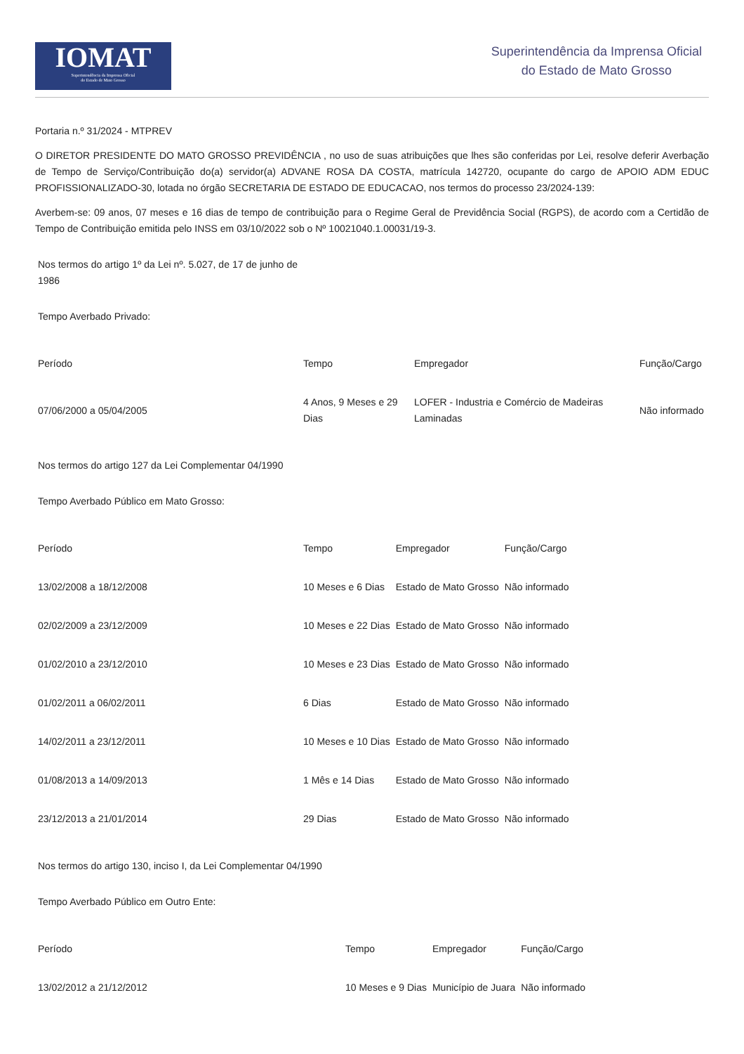IOMAT
Superintendência da Imprensa Oficial
do Estado de Mato Grosso
Superintendência da Imprensa Oficial
do Estado de Mato Grosso
Portaria n.º 31/2024 - MTPREV
O DIRETOR PRESIDENTE DO MATO GROSSO PREVIDÊNCIA , no uso de suas atribuições que lhes são conferidas por Lei, resolve deferir Averbação de Tempo de Serviço/Contribuição do(a) servidor(a) ADVANE ROSA DA COSTA, matrícula 142720, ocupante do cargo de APOIO ADM EDUC PROFISSIONALIZADO-30, lotada no órgão SECRETARIA DE ESTADO DE EDUCACAO, nos termos do processo 23/2024-139:
Averbem-se: 09 anos, 07 meses e 16 dias de tempo de contribuição para o Regime Geral de Previdência Social (RGPS), de acordo com a Certidão de Tempo de Contribuição emitida pelo INSS em 03/10/2022 sob o Nº 10021040.1.00031/19-3.
Nos termos do artigo 1º da Lei nº. 5.027, de 17 de junho de 1986
Tempo Averbado Privado:
| Período | Tempo | Empregador | Função/Cargo |
| --- | --- | --- | --- |
| 07/06/2000 a 05/04/2005 | 4 Anos, 9 Meses e 29 Dias | LOFER - Industria e Comércio de Madeiras Laminadas | Não informado |
Nos termos do artigo 127 da Lei Complementar 04/1990
Tempo Averbado Público em Mato Grosso:
| Período | Tempo | Empregador | Função/Cargo |
| --- | --- | --- | --- |
| 13/02/2008 a 18/12/2008 | 10 Meses e 6 Dias | Estado de Mato Grosso | Não informado |
| 02/02/2009 a 23/12/2009 | 10 Meses e 22 Dias | Estado de Mato Grosso | Não informado |
| 01/02/2010 a 23/12/2010 | 10 Meses e 23 Dias | Estado de Mato Grosso | Não informado |
| 01/02/2011 a 06/02/2011 | 6 Dias | Estado de Mato Grosso | Não informado |
| 14/02/2011 a 23/12/2011 | 10 Meses e 10 Dias | Estado de Mato Grosso | Não informado |
| 01/08/2013 a 14/09/2013 | 1 Mês e 14 Dias | Estado de Mato Grosso | Não informado |
| 23/12/2013 a 21/01/2014 | 29 Dias | Estado de Mato Grosso | Não informado |
Nos termos do artigo 130, inciso I, da Lei Complementar 04/1990
Tempo Averbado Público em Outro Ente:
| Período | Tempo | Empregador | Função/Cargo |
| --- | --- | --- | --- |
| 13/02/2012 a 21/12/2012 | 10 Meses e 9 Dias | Município de Juara | Não informado |